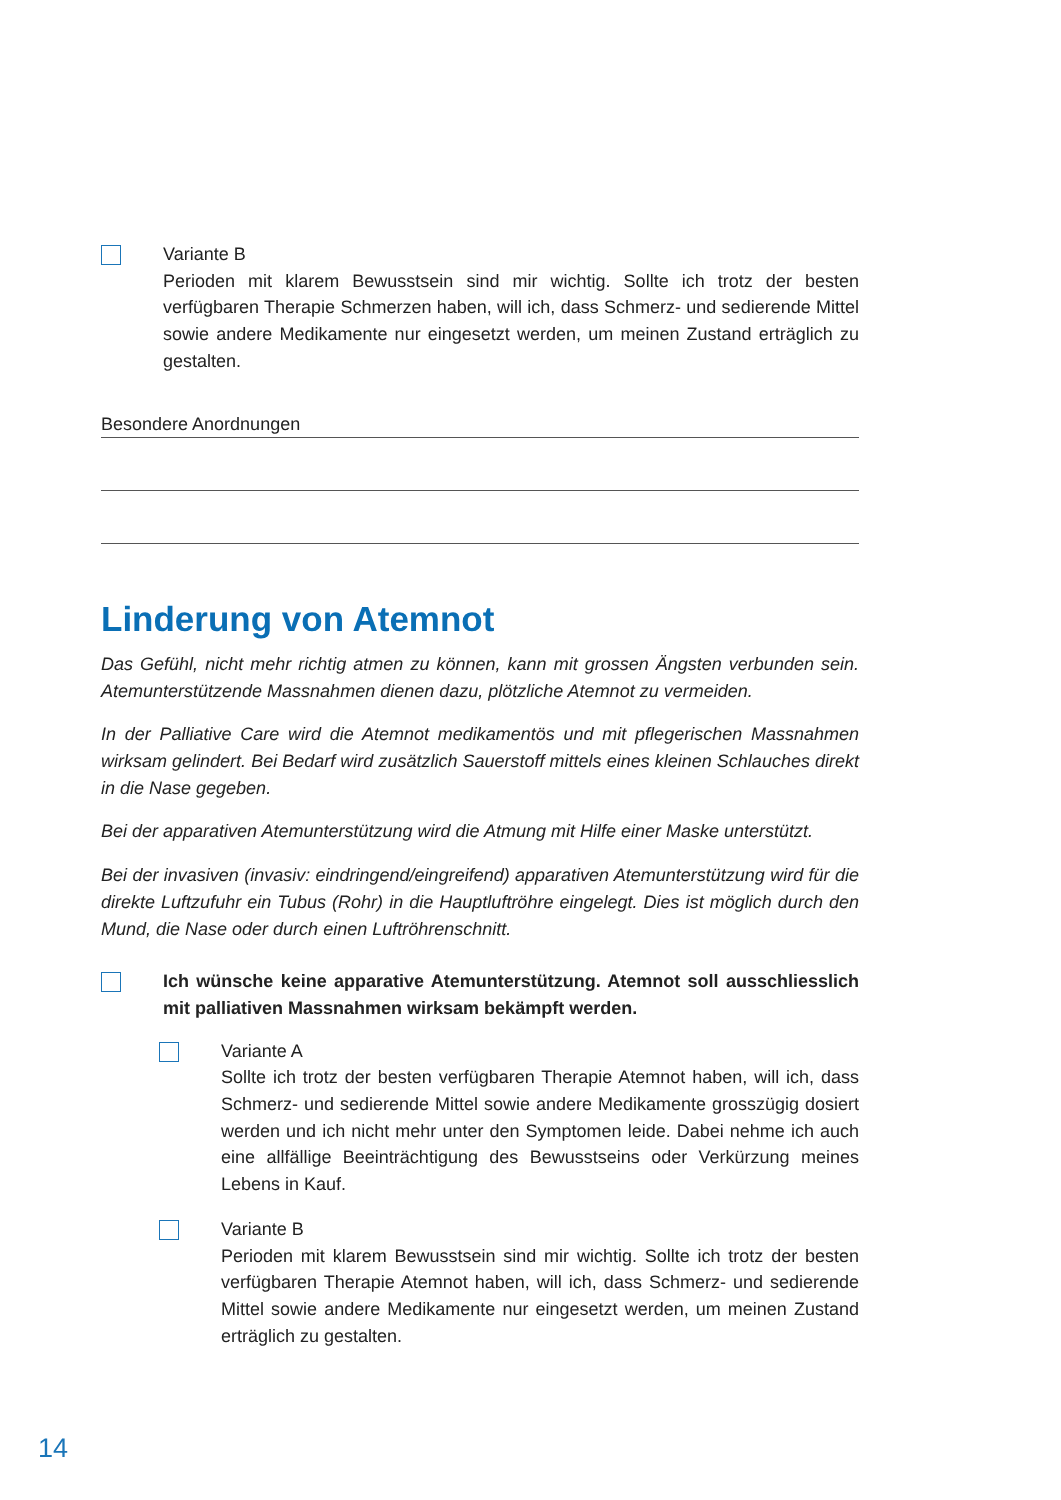Variante B
Perioden mit klarem Bewusstsein sind mir wichtig. Sollte ich trotz der besten verfügbaren Therapie Schmerzen haben, will ich, dass Schmerz- und sedierende Mittel sowie andere Medikamente nur eingesetzt werden, um meinen Zustand erträglich zu gestalten.
Besondere Anordnungen
Linderung von Atemnot
Das Gefühl, nicht mehr richtig atmen zu können, kann mit grossen Ängsten verbunden sein. Atemunterstützende Massnahmen dienen dazu, plötzliche Atemnot zu vermeiden.
In der Palliative Care wird die Atemnot medikamentös und mit pflegerischen Massnahmen wirksam gelindert. Bei Bedarf wird zusätzlich Sauerstoff mittels eines kleinen Schlauches direkt in die Nase gegeben.
Bei der apparativen Atemunterstützung wird die Atmung mit Hilfe einer Maske unterstützt.
Bei der invasiven (invasiv: eindringend/eingreifend) apparativen Atemunterstützung wird für die direkte Luftzufuhr ein Tubus (Rohr) in die Hauptluftröhre eingelegt. Dies ist möglich durch den Mund, die Nase oder durch einen Luftröhrenschnitt.
Ich wünsche keine apparative Atemunterstützung. Atemnot soll ausschliesslich mit palliativen Massnahmen wirksam bekämpft werden.
Variante A
Sollte ich trotz der besten verfügbaren Therapie Atemnot haben, will ich, dass Schmerz- und sedierende Mittel sowie andere Medikamente grosszügig dosiert werden und ich nicht mehr unter den Symptomen leide. Dabei nehme ich auch eine allfällige Beeinträchtigung des Bewusstseins oder Verkürzung meines Lebens in Kauf.
Variante B
Perioden mit klarem Bewusstsein sind mir wichtig. Sollte ich trotz der besten verfügbaren Therapie Atemnot haben, will ich, dass Schmerz- und sedierende Mittel sowie andere Medikamente nur eingesetzt werden, um meinen Zustand erträglich zu gestalten.
14